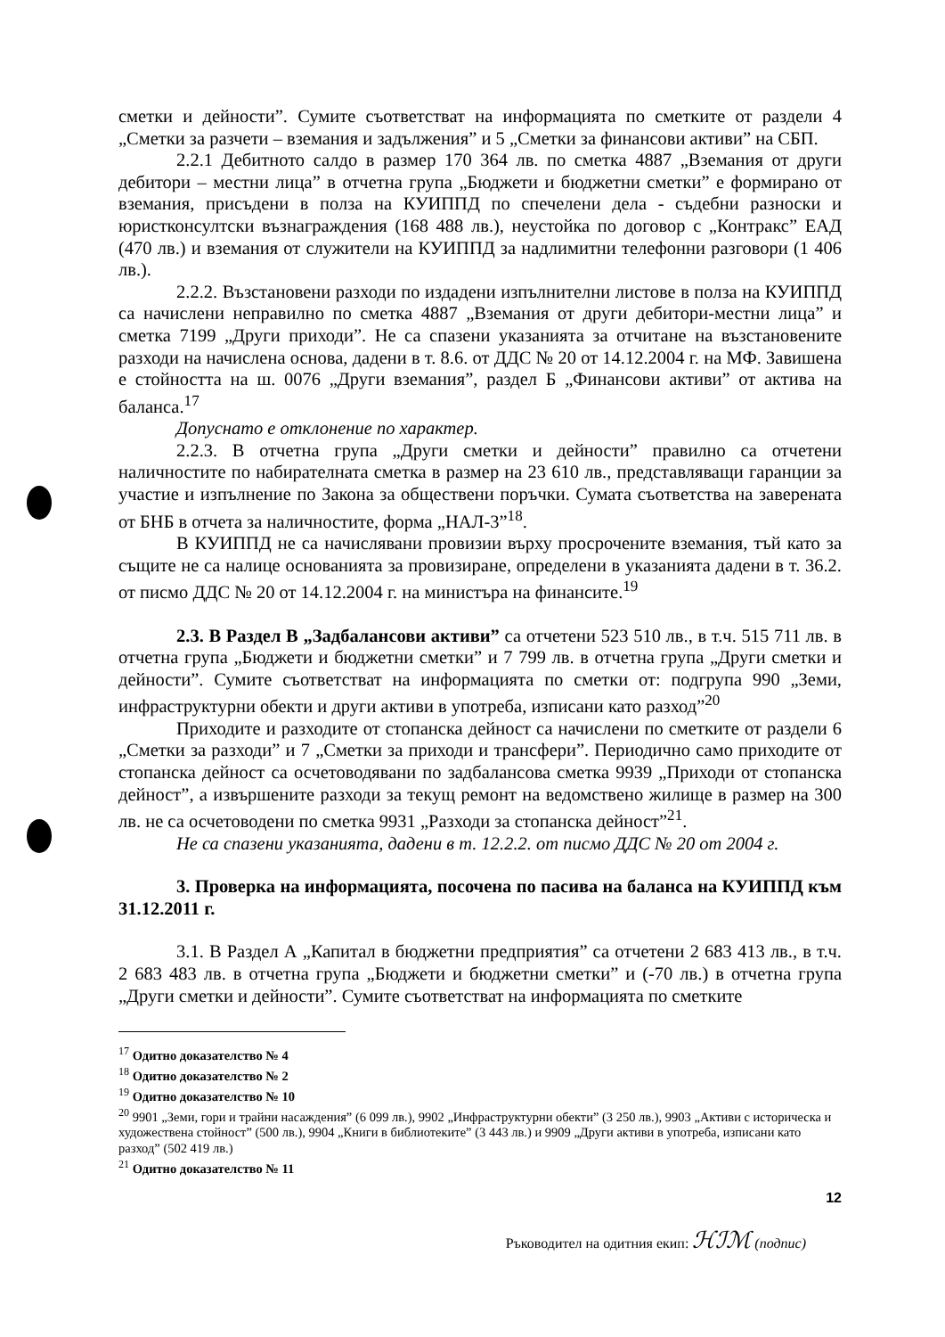сметки и дейности”. Сумите съответстват на информацията по сметките от раздели 4 „Сметки за разчети – вземания и задължения” и 5 „Сметки за финансови активи” на СБП.
2.2.1 Дебитното салдо в размер 170 364 лв. по сметка 4887 „Вземания от други дебитори – местни лица” в отчетна група „Бюджети и бюджетни сметки” е формирано от вземания, присъдени в полза на КУИППД по спечелени дела - съдебни разноски и юристконсултски възнаграждения (168 488 лв.), неустойка по договор с „Контракс” ЕАД (470 лв.) и вземания от служители на КУИППД за надлимитни телефонни разговори (1 406 лв.).
2.2.2. Възстановени разходи по издадени изпълнителни листове в полза на КУИППД са начислени неправилно по сметка 4887 „Вземания от други дебитори-местни лица” и сметка 7199 „Други приходи”. Не са спазени указанията за отчитане на възстановените разходи на начислена основа, дадени в т. 8.6. от ДДС № 20 от 14.12.2004 г. на МФ. Завишена е стойността на ш. 0076 „Други вземания”, раздел Б „Финансови активи” от актива на баланса.<sup>17</sup>
Допуснато е отклонение по характер.
2.2.3. В отчетна група „Други сметки и дейности” правилно са отчетени наличностите по набирателната сметка в размер на 23 610 лв., представляващи гаранции за участие и изпълнение по Закона за обществени поръчки. Сумата съответства на заверената от БНБ в отчета за наличностите, форма „НАЛ-3”<sup>18</sup>.
В КУИППД не са начислявани провизии върху просрочените вземания, тъй като за същите не са налице основанията за провизиране, определени в указанията дадени в т. 36.2. от писмо ДДС № 20 от 14.12.2004 г. на министъра на финансите.<sup>19</sup>
2.3. В Раздел В „Задбалансови активи” са отчетени 523 510 лв., в т.ч. 515 711 лв. в отчетна група „Бюджети и бюджетни сметки” и 7 799 лв. в отчетна група „Други сметки и дейности”. Сумите съответстват на информацията по сметки от: подгрупа 990 „Земи, инфраструктурни обекти и други активи в употреба, изписани като разход”<sup>20</sup>
Приходите и разходите от стопанска дейност са начислени по сметките от раздели 6 „Сметки за разходи” и 7 „Сметки за приходи и трансфери”. Периодично само приходите от стопанска дейност са осчетоводявани по задбалансова сметка 9939 „Приходи от стопанска дейност”, а извършените разходи за текущ ремонт на ведомствено жилище в размер на 300 лв. не са осчетоводени по сметка 9931 „Разходи за стопанска дейност”<sup>21</sup>.
Не са спазени указанията, дадени в т. 12.2.2. от писмо ДДС № 20 от 2004 г.
3. Проверка на информацията, посочена по пасива на баланса на КУИППД към 31.12.2011 г.
3.1. В Раздел А „Капитал в бюджетни предприятия” са отчетени 2 683 413 лв., в т.ч. 2 683 483 лв. в отчетна група „Бюджети и бюджетни сметки” и (-70 лв.) в отчетна група „Други сметки и дейности”. Сумите съответстват на информацията по сметките
<sup>17</sup> Одитно доказателство № 4
<sup>18</sup> Одитно доказателство № 2
<sup>19</sup> Одитно доказателство № 10
<sup>20</sup> 9901 „Земи, гори и трайни насаждения” (6 099 лв.), 9902 „Инфраструктурни обекти” (3 250 лв.), 9903 „Активи с историческа и художествена стойност” (500 лв.), 9904 „Книги в библиотеките” (3 443 лв.) и 9909 „Други активи в употреба, изписани като разход” (502 419 лв.)
<sup>21</sup> Одитно доказателство № 11
12
Ръководител на одитния екип: ℋℐℳ (подпис)